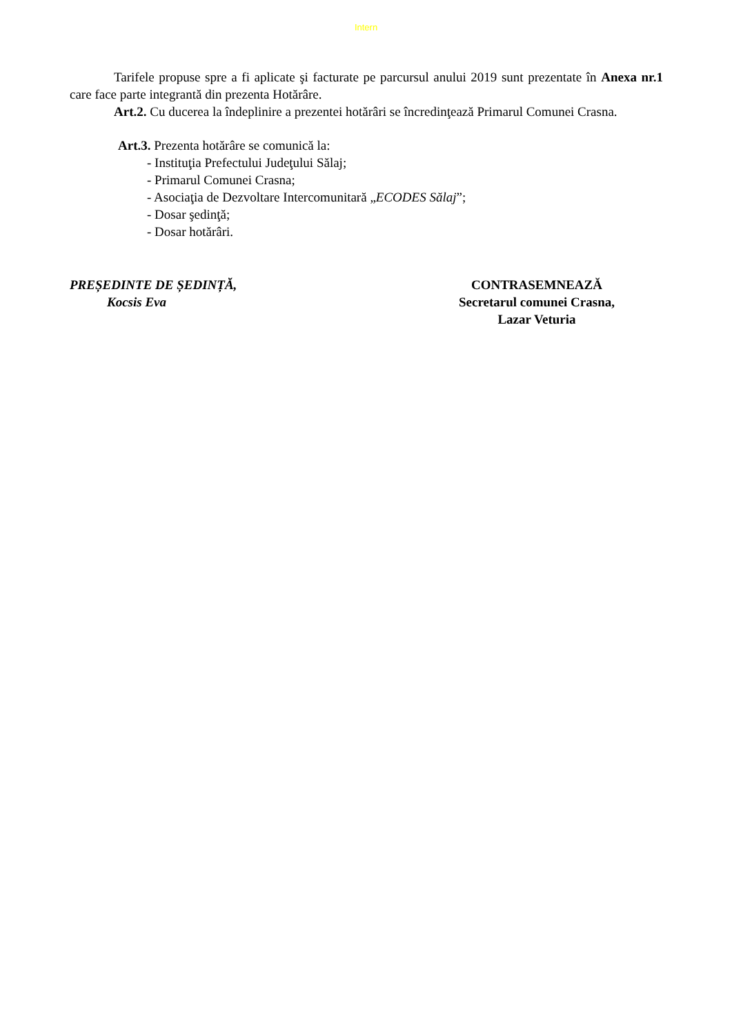Intern
Tarifele propuse spre a fi aplicate şi facturate pe parcursul anului 2019 sunt prezentate în Anexa nr.1 care face parte integrantă din prezenta Hotărâre.
Art.2. Cu ducerea la îndeplinire a prezentei hotărâri se încredinţează Primarul Comunei Crasna.
Art.3. Prezenta hotărâre se comunică la:
- Instituţia Prefectului Judeţului Sălaj;
- Primarul Comunei Crasna;
- Asociaţia de Dezvoltare Intercomunitară „ECODES Sălaj”;
- Dosar şedinţă;
- Dosar hotărâri.
PREȘEDINTE DE ȘEDINȚĂ,
Kocsis Eva
CONTRASEMNEAZĂ
Secretarul comunei Crasna,
Lazar Veturia